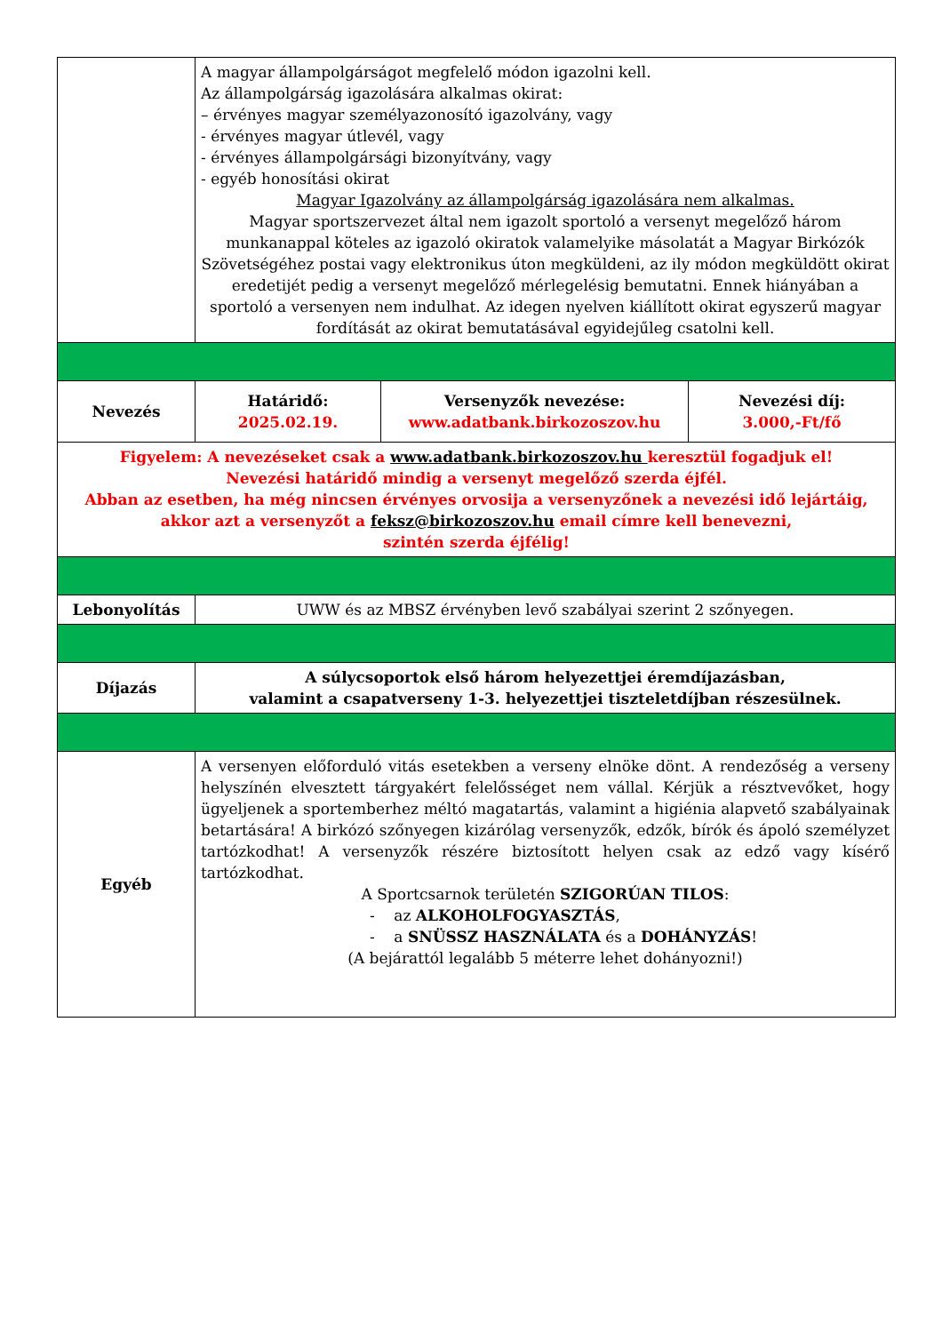| | A magyar állampolgárságot megfelelő módon igazolni kell. Az állampolgárság igazolására alkalmas okirat: – érvényes magyar személyazonosító igazolvány, vagy - érvényes magyar útlevél, vagy - érvényes állampolgársági bizonyítvány, vagy - egyéb honosítási okirat Magyar Igazolvány az állampolgárság igazolására nem alkalmas. Magyar sportszervezet által nem igazolt sportoló a versenyt megelőző három munkanappal köteles az igazoló okiratok valamelyike másolatát a Magyar Birkózók Szövetségéhez postai vagy elektronikus úton megküldeni, az ily módon megküldött okirat eredetijét pedig a versenyt megelőző mérlegelésig bemutatni. Ennek hiányában a sportoló a versenyen nem indulhat. Az idegen nyelven kiállított okirat egyszerű magyar fordítását az okirat bemutatásával egyidejűleg csatolni kell. | | |
| Nevezés | Határidő: 2025.02.19. | Versenyzők nevezése: www.adatbank.birkozoszov.hu | Nevezési díj: 3.000,-Ft/fő |
| Figyelem: A nevezéseket csak a www.adatbank.birkozoszov.hu keresztül fogadjuk el! Nevezési határidő mindig a versenyt megelőző szerda éjfél. Abban az esetben, ha még nincsen érvényes orvosija a versenyzőnek a nevezési idő lejártáig, akkor azt a versenyzőt a feksz@birkozoszov.hu email címre kell benevezni, szintén szerda éjfélig! | | | |
| Lebonyolítás | UWW és az MBSZ érvényben levő szabályai szerint 2 szőnyegen. | | |
| Díjazás | A súlycsoportok első három helyezettjei éremdíjazásban, valamint a csapatverseny 1-3. helyezettjei tiszteletdíjban részesülnek. | | |
| Egyéb | A versenyen előforduló vitás esetekben a verseny elnöke dönt. A rendezőség a verseny helyszínén elvesztett tárgyakért felelősséget nem vállal. Kérjük a résztvevőket, hogy ügyeljenek a sportemberhez méltó magatartás, valamint a higiénia alapvető szabályainak betartására! A birkózó szőnyegen kizárólag versenyzők, edzők, bírók és ápoló személyzet tartózkodhat! A versenyzők részére biztosított helyen csak az edző vagy kísérő tartózkodhat. A Sportcsarnok területén SZIGORÚAN TILOS : - az ALKOHOLFOGYASZTÁS , - a SNÜSSZ HASZNÁLATA és a DOHÁNYZÁS ! (A bejárattól legalább 5 méterre lehet dohányozni!) | | |